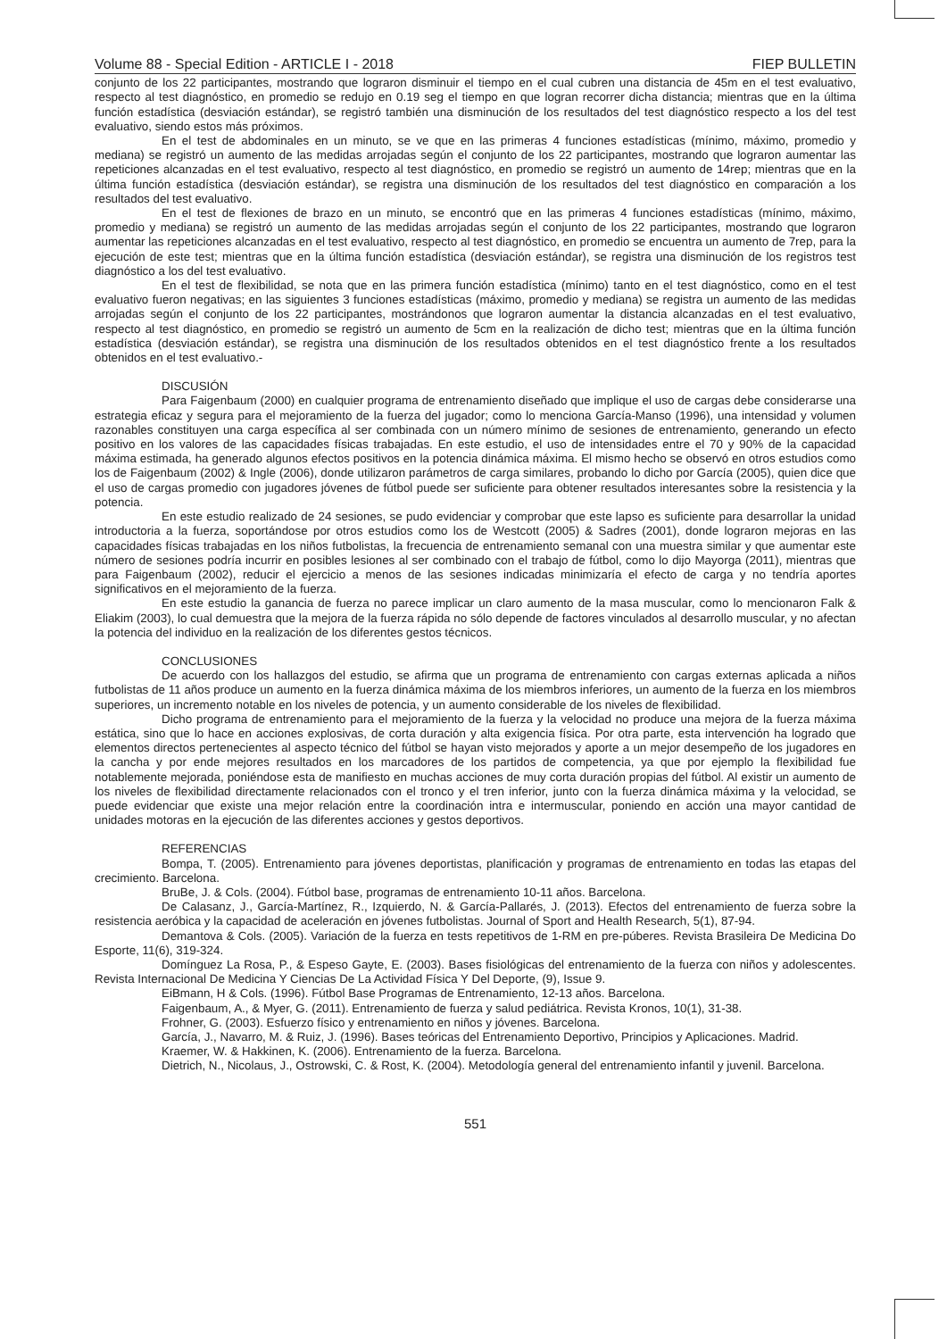Volume 88 - Special Edition - ARTICLE I - 2018 FIEP BULLETIN
conjunto de los 22 participantes, mostrando que lograron disminuir el tiempo en el cual cubren una distancia de 45m en el test evaluativo, respecto al test diagnóstico, en promedio se redujo en 0.19 seg el tiempo en que logran recorrer dicha distancia; mientras que en la última función estadística (desviación estándar), se registró también una disminución de los resultados del test diagnóstico respecto a los del test evaluativo, siendo estos más próximos.
En el test de abdominales en un minuto, se ve que en las primeras 4 funciones estadísticas (mínimo, máximo, promedio y mediana) se registró un aumento de las medidas arrojadas según el conjunto de los 22 participantes, mostrando que lograron aumentar las repeticiones alcanzadas en el test evaluativo, respecto al test diagnóstico, en promedio se registró un aumento de 14rep; mientras que en la última función estadística (desviación estándar), se registra una disminución de los resultados del test diagnóstico en comparación a los resultados del test evaluativo.
En el test de flexiones de brazo en un minuto, se encontró que en las primeras 4 funciones estadísticas (mínimo, máximo, promedio y mediana) se registró un aumento de las medidas arrojadas según el conjunto de los 22 participantes, mostrando que lograron aumentar las repeticiones alcanzadas en el test evaluativo, respecto al test diagnóstico, en promedio se encuentra un aumento de 7rep, para la ejecución de este test; mientras que en la última función estadística (desviación estándar), se registra una disminución de los registros test diagnóstico a los del test evaluativo.
En el test de flexibilidad, se nota que en las primera función estadística (mínimo) tanto en el test diagnóstico, como en el test evaluativo fueron negativas; en las siguientes 3 funciones estadísticas (máximo, promedio y mediana) se registra un aumento de las medidas arrojadas según el conjunto de los 22 participantes, mostrándonos que lograron aumentar la distancia alcanzadas en el test evaluativo, respecto al test diagnóstico, en promedio se registró un aumento de 5cm en la realización de dicho test; mientras que en la última función estadística (desviación estándar), se registra una disminución de los resultados obtenidos en el test diagnóstico frente a los resultados obtenidos en el test evaluativo.-
DISCUSIÓN
Para Faigenbaum (2000) en cualquier programa de entrenamiento diseñado que implique el uso de cargas debe considerarse una estrategia eficaz y segura para el mejoramiento de la fuerza del jugador; como lo menciona García-Manso (1996), una intensidad y volumen razonables constituyen una carga específica al ser combinada con un número mínimo de sesiones de entrenamiento, generando un efecto positivo en los valores de las capacidades físicas trabajadas. En este estudio, el uso de intensidades entre el 70 y 90% de la capacidad máxima estimada, ha generado algunos efectos positivos en la potencia dinámica máxima. El mismo hecho se observó en otros estudios como los de Faigenbaum (2002) & Ingle (2006), donde utilizaron parámetros de carga similares, probando lo dicho por García (2005), quien dice que el uso de cargas promedio con jugadores jóvenes de fútbol puede ser suficiente para obtener resultados interesantes sobre la resistencia y la potencia.
En este estudio realizado de 24 sesiones, se pudo evidenciar y comprobar que este lapso es suficiente para desarrollar la unidad introductoria a la fuerza, soportándose por otros estudios como los de Westcott (2005) & Sadres (2001), donde lograron mejoras en las capacidades físicas trabajadas en los niños futbolistas, la frecuencia de entrenamiento semanal con una muestra similar y que aumentar este número de sesiones podría incurrir en posibles lesiones al ser combinado con el trabajo de fútbol, como lo dijo Mayorga (2011), mientras que para Faigenbaum (2002), reducir el ejercicio a menos de las sesiones indicadas minimizaría el efecto de carga y no tendría aportes significativos en el mejoramiento de la fuerza.
En este estudio la ganancia de fuerza no parece implicar un claro aumento de la masa muscular, como lo mencionaron Falk & Eliakim (2003), lo cual demuestra que la mejora de la fuerza rápida no sólo depende de factores vinculados al desarrollo muscular, y no afectan la potencia del individuo en la realización de los diferentes gestos técnicos.
CONCLUSIONES
De acuerdo con los hallazgos del estudio, se afirma que un programa de entrenamiento con cargas externas aplicada a niños futbolistas de 11 años produce un aumento en la fuerza dinámica máxima de los miembros inferiores, un aumento de la fuerza en los miembros superiores, un incremento notable en los niveles de potencia, y un aumento considerable de los niveles de flexibilidad.
Dicho programa de entrenamiento para el mejoramiento de la fuerza y la velocidad no produce una mejora de la fuerza máxima estática, sino que lo hace en acciones explosivas, de corta duración y alta exigencia física. Por otra parte, esta intervención ha logrado que elementos directos pertenecientes al aspecto técnico del fútbol se hayan visto mejorados y aporte a un mejor desempeño de los jugadores en la cancha y por ende mejores resultados en los marcadores de los partidos de competencia, ya que por ejemplo la flexibilidad fue notablemente mejorada, poniéndose esta de manifiesto en muchas acciones de muy corta duración propias del fútbol. Al existir un aumento de los niveles de flexibilidad directamente relacionados con el tronco y el tren inferior, junto con la fuerza dinámica máxima y la velocidad, se puede evidenciar que existe una mejor relación entre la coordinación intra e intermuscular, poniendo en acción una mayor cantidad de unidades motoras en la ejecución de las diferentes acciones y gestos deportivos.
REFERENCIAS
Bompa, T. (2005). Entrenamiento para jóvenes deportistas, planificación y programas de entrenamiento en todas las etapas del crecimiento. Barcelona.
BruBe, J. & Cols. (2004). Fútbol base, programas de entrenamiento 10-11 años. Barcelona.
De Calasanz, J., García-Martínez, R., Izquierdo, N. & García-Pallarés, J. (2013). Efectos del entrenamiento de fuerza sobre la resistencia aeróbica y la capacidad de aceleración en jóvenes futbolistas. Journal of Sport and Health Research, 5(1), 87-94.
Demantova & Cols. (2005). Variación de la fuerza en tests repetitivos de 1-RM en pre-púberes. Revista Brasileira De Medicina Do Esporte, 11(6), 319-324.
Domínguez La Rosa, P., & Espeso Gayte, E. (2003). Bases fisiológicas del entrenamiento de la fuerza con niños y adolescentes. Revista Internacional De Medicina Y Ciencias De La Actividad Física Y Del Deporte, (9), Issue 9.
EiBmann, H & Cols. (1996). Fútbol Base Programas de Entrenamiento, 12-13 años. Barcelona.
Faigenbaum, A., & Myer, G. (2011). Entrenamiento de fuerza y salud pediátrica. Revista Kronos, 10(1), 31-38.
Frohner, G. (2003). Esfuerzo físico y entrenamiento en niños y jóvenes. Barcelona.
García, J., Navarro, M. & Ruiz, J. (1996). Bases teóricas del Entrenamiento Deportivo, Principios y Aplicaciones. Madrid.
Kraemer, W. & Hakkinen, K. (2006). Entrenamiento de la fuerza. Barcelona.
Dietrich, N., Nicolaus, J., Ostrowski, C. & Rost, K. (2004). Metodología general del entrenamiento infantil y juvenil. Barcelona.
551